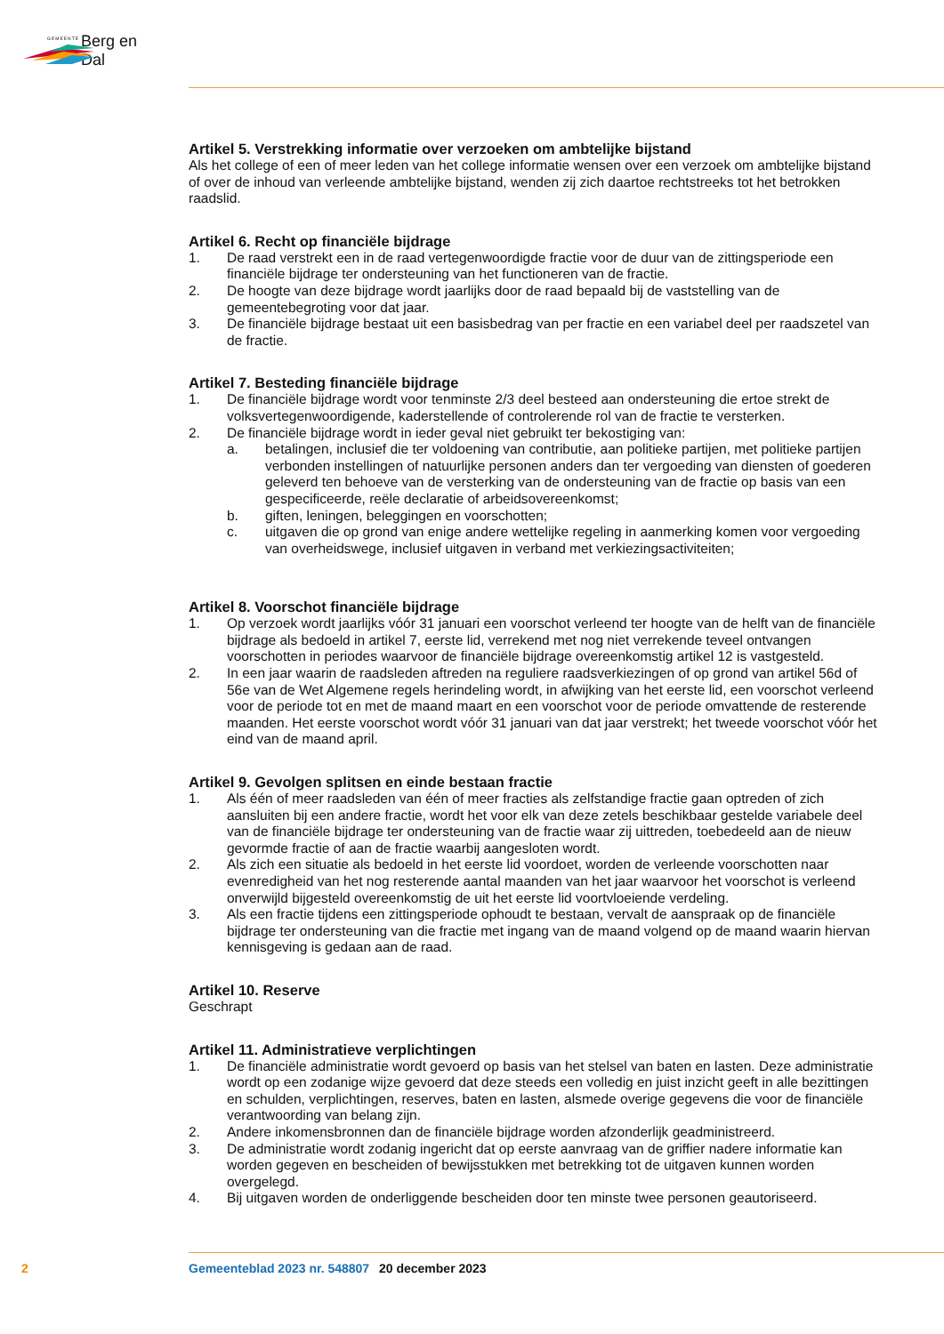GEMEENTE Berg en Dal
Artikel 5. Verstrekking informatie over verzoeken om ambtelijke bijstand
Als het college of een of meer leden van het college informatie wensen over een verzoek om ambtelijke bijstand of over de inhoud van verleende ambtelijke bijstand, wenden zij zich daartoe rechtstreeks tot het betrokken raadslid.
Artikel 6. Recht op financiële bijdrage
1. De raad verstrekt een in de raad vertegenwoordigde fractie voor de duur van de zittingsperiode een financiële bijdrage ter ondersteuning van het functioneren van de fractie.
2. De hoogte van deze bijdrage wordt jaarlijks door de raad bepaald bij de vaststelling van de gemeentebegroting voor dat jaar.
3. De financiële bijdrage bestaat uit een basisbedrag van per fractie en een variabel deel per raadszetel van de fractie.
Artikel 7. Besteding financiële bijdrage
1. De financiële bijdrage wordt voor tenminste 2/3 deel besteed aan ondersteuning die ertoe strekt de volksvertegenwoordigende, kaderstellende of controlerende rol van de fractie te versterken.
2. De financiële bijdrage wordt in ieder geval niet gebruikt ter bekostiging van:
a. betalingen, inclusief die ter voldoening van contributie, aan politieke partijen, met politieke partijen verbonden instellingen of natuurlijke personen anders dan ter vergoeding van diensten of goederen geleverd ten behoeve van de versterking van de ondersteuning van de fractie op basis van een gespecificeerde, reële declaratie of arbeidsovereenkomst;
b. giften, leningen, beleggingen en voorschotten;
c. uitgaven die op grond van enige andere wettelijke regeling in aanmerking komen voor vergoeding van overheidswege, inclusief uitgaven in verband met verkiezingsactiviteiten;
Artikel 8. Voorschot financiële bijdrage
1. Op verzoek wordt jaarlijks vóór 31 januari een voorschot verleend ter hoogte van de helft van de financiële bijdrage als bedoeld in artikel 7, eerste lid, verrekend met nog niet verrekende teveel ontvangen voorschotten in periodes waarvoor de financiële bijdrage overeenkomstig artikel 12 is vastgesteld.
2. In een jaar waarin de raadsleden aftreden na reguliere raadsverkiezingen of op grond van artikel 56d of 56e van de Wet Algemene regels herindeling wordt, in afwijking van het eerste lid, een voorschot verleend voor de periode tot en met de maand maart en een voorschot voor de periode omvattende de resterende maanden. Het eerste voorschot wordt vóór 31 januari van dat jaar verstrekt; het tweede voorschot vóór het eind van de maand april.
Artikel 9. Gevolgen splitsen en einde bestaan fractie
1. Als één of meer raadsleden van één of meer fracties als zelfstandige fractie gaan optreden of zich aansluiten bij een andere fractie, wordt het voor elk van deze zetels beschikbaar gestelde variabele deel van de financiële bijdrage ter ondersteuning van de fractie waar zij uittreden, toebedeeld aan de nieuw gevormde fractie of aan de fractie waarbij aangesloten wordt.
2. Als zich een situatie als bedoeld in het eerste lid voordoet, worden de verleende voorschotten naar evenredigheid van het nog resterende aantal maanden van het jaar waarvoor het voorschot is verleend onverwijld bijgesteld overeenkomstig de uit het eerste lid voortvloeiende verdeling.
3. Als een fractie tijdens een zittingsperiode ophoudt te bestaan, vervalt de aanspraak op de financiële bijdrage ter ondersteuning van die fractie met ingang van de maand volgend op de maand waarin hiervan kennisgeving is gedaan aan de raad.
Artikel 10. Reserve
Geschrapt
Artikel 11. Administratieve verplichtingen
1. De financiële administratie wordt gevoerd op basis van het stelsel van baten en lasten. Deze administratie wordt op een zodanige wijze gevoerd dat deze steeds een volledig en juist inzicht geeft in alle bezittingen en schulden, verplichtingen, reserves, baten en lasten, alsmede overige gegevens die voor de financiële verantwoording van belang zijn.
2. Andere inkomensbronnen dan de financiële bijdrage worden afzonderlijk geadministreerd.
3. De administratie wordt zodanig ingericht dat op eerste aanvraag van de griffier nadere informatie kan worden gegeven en bescheiden of bewijsstukken met betrekking tot de uitgaven kunnen worden overgelegd.
4. Bij uitgaven worden de onderliggende bescheiden door ten minste twee personen geautoriseerd.
2 Gemeenteblad 2023 nr. 548807 20 december 2023